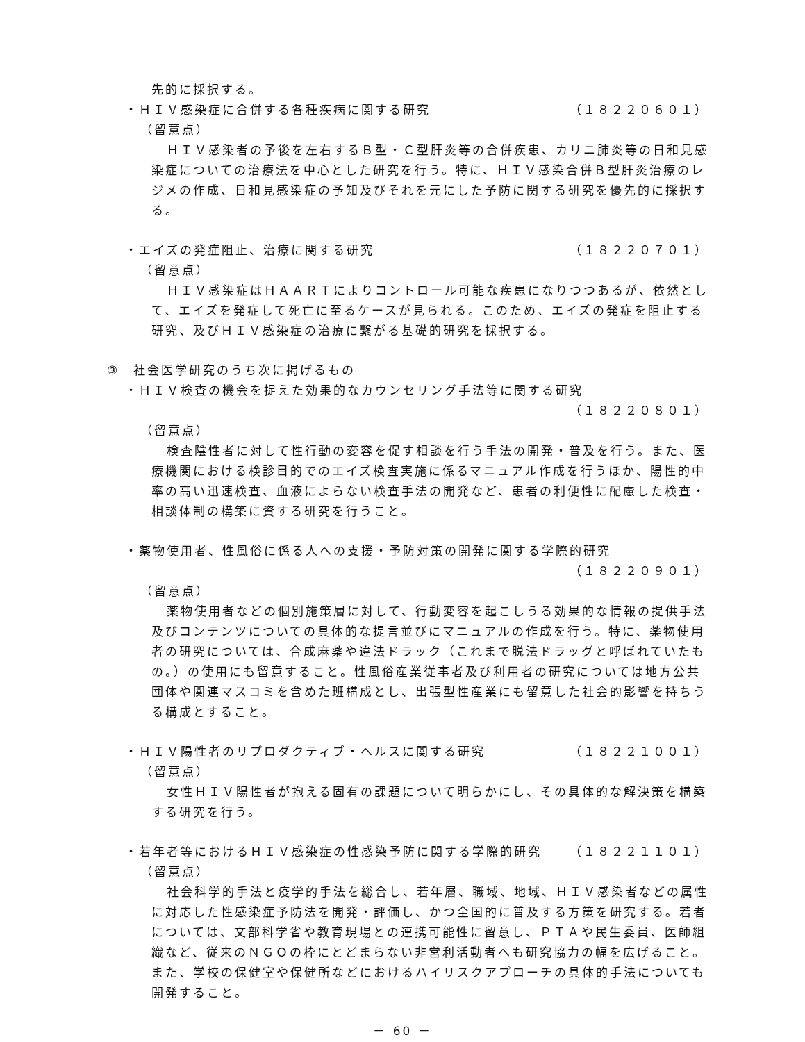先的に採択する。
・ＨＩＶ感染症に合併する各種疾病に関する研究
（１８２２０６０１）
（留意点）
ＨＩＶ感染者の予後を左右するＢ型・Ｃ型肝炎等の合併疾患、カリニ肺炎等の日和見感染症についての治療法を中心とした研究を行う。特に、ＨＩＶ感染合併Ｂ型肝炎治療のレジメの作成、日和見感染症の予知及びそれを元にした予防に関する研究を優先的に採択する。
・エイズの発症阻止、治療に関する研究 （１８２２０７０１）
（留意点）
ＨＩＶ感染症はＨＡＡＲＴによりコントロール可能な疾患になりつつあるが、依然として、エイズを発症して死亡に至るケースが見られる。このため、エイズの発症を阻止する研究、及びＨＩＶ感染症の治療に繋がる基礎的研究を採択する。
③　社会医学研究のうち次に掲げるもの
・ＨＩＶ検査の機会を捉えた効果的なカウンセリング手法等に関する研究
（１８２２０８０１）
（留意点）
検査陰性者に対して性行動の変容を促す相談を行う手法の開発・普及を行う。また、医療機関における検診目的でのエイズ検査実施に係るマニュアル作成を行うほか、陽性的中率の高い迅速検査、血液によらない検査手法の開発など、患者の利便性に配慮した検査・相談体制の構築に資する研究を行うこと。
・薬物使用者、性風俗に係る人への支援・予防対策の開発に関する学際的研究
（１８２２０９０１）
（留意点）
薬物使用者などの個別施策層に対して、行動変容を起こしうる効果的な情報の提供手法及びコンテンツについての具体的な提言並びにマニュアルの作成を行う。特に、薬物使用者の研究については、合成麻薬や違法ドラック（これまで脱法ドラッグと呼ばれていたもの。）の使用にも留意すること。性風俗産業従事者及び利用者の研究については地方公共団体や関連マスコミを含めた班構成とし、出張型性産業にも留意した社会的影響を持ちうる構成とすること。
・ＨＩＶ陽性者のリプロダクティブ・ヘルスに関する研究
（１８２２１００１）
（留意点）
女性ＨＩＶ陽性者が抱える固有の課題について明らかにし、その具体的な解決策を構築する研究を行う。
・若年者等におけるＨＩＶ感染症の性感染予防に関する学際的研究
（１８２２１１０１）
（留意点）
社会科学的手法と疫学的手法を総合し、若年層、職域、地域、ＨＩＶ感染者などの属性に対応した性感染症予防法を開発・評価し、かつ全国的に普及する方策を研究する。若者については、文部科学省や教育現場との連携可能性に留意し、ＰＴＡや民生委員、医師組織など、従来のＮＧＯの枠にとどまらない非営利活動者へも研究協力の幅を広げること。また、学校の保健室や保健所などにおけるハイリスクアプローチの具体的手法についても開発すること。
－ 60 －